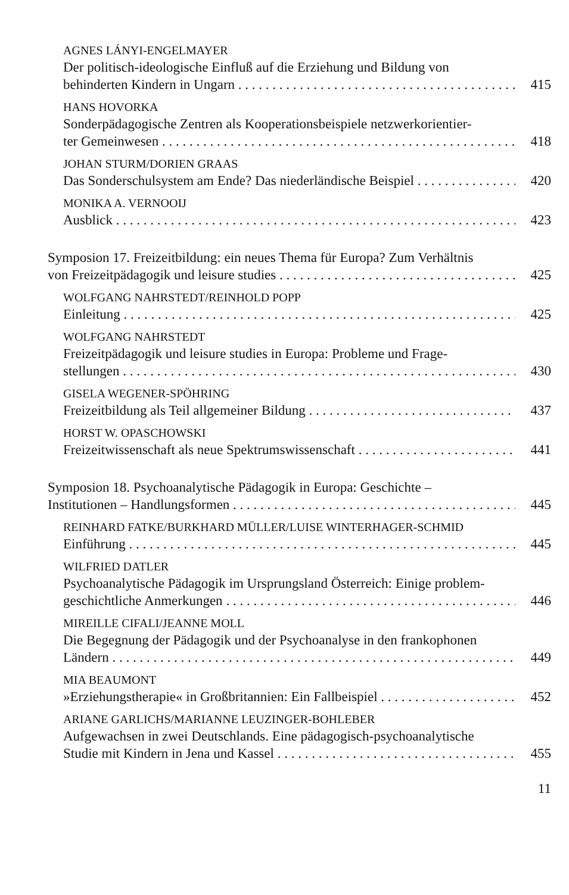AGNES LÁNYI-ENGELMAYER
Der politisch-ideologische Einfluß auf die Erziehung und Bildung von
behinderten Kindern in Ungarn 415
HANS HOVORKA
Sonderpädagogische Zentren als Kooperationsbeispiele netzwerkorientier-
ter Gemeinwesen 418
JOHAN STURM/DORIEN GRAAS
Das Sonderschulsystem am Ende? Das niederländische Beispiel 420
MONIKA A. VERNOOIJ
Ausblick 423
Symposion 17. Freizeitbildung: ein neues Thema für Europa? Zum Verhältnis
von Freizeitpädagogik und leisure studies 425
WOLFGANG NAHRSTEDT/REINHOLD POPP
Einleitung 425
WOLFGANG NAHRSTEDT
Freizeitpädagogik und leisure studies in Europa: Probleme und Frage-
stellungen 430
GISELA WEGENER-SPÖHRING
Freizeitbildung als Teil allgemeiner Bildung 437
HORST W. OPASCHOWSKI
Freizeitwissenschaft als neue Spektrumswissenschaft 441
Symposion 18. Psychoanalytische Pädagogik in Europa: Geschichte –
Institutionen – Handlungsformen 445
REINHARD FATKE/BURKHARD MÜLLER/LUISE WINTERHAGER-SCHMID
Einführung 445
WILFRIED DATLER
Psychoanalytische Pädagogik im Ursprungsland Österreich: Einige problem-
geschichtliche Anmerkungen 446
MIREILLE CIFALI/JEANNE MOLL
Die Begegnung der Pädagogik und der Psychoanalyse in den frankophonen
Ländern 449
MIA BEAUMONT
»Erziehungstherapie« in Großbritannien: Ein Fallbeispiel 452
ARIANE GARLICHS/MARIANNE LEUZINGER-BOHLEBER
Aufgewachsen in zwei Deutschlands. Eine pädagogisch-psychoanalytische
Studie mit Kindern in Jena und Kassel 455
11